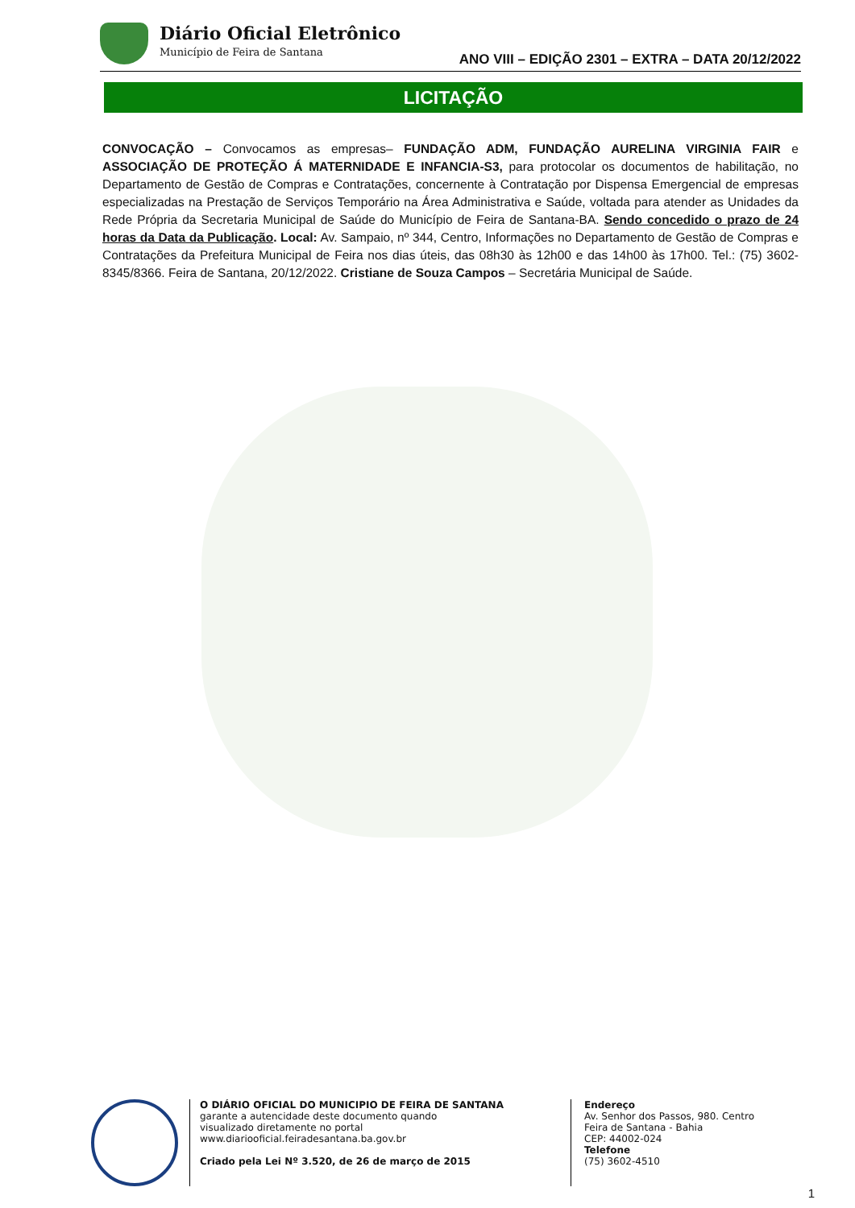Diário Oficial Eletrônico
Município de Feira de Santana
ANO VIII – EDIÇÃO 2301 – EXTRA – DATA 20/12/2022
LICITAÇÃO
CONVOCAÇÃO – Convocamos as empresas– FUNDAÇÃO ADM, FUNDAÇÃO AURELINA VIRGINIA FAIR e ASSOCIAÇÃO DE PROTEÇÃO Á MATERNIDADE E INFANCIA-S3, para protocolar os documentos de habilitação, no Departamento de Gestão de Compras e Contratações, concernente à Contratação por Dispensa Emergencial de empresas especializadas na Prestação de Serviços Temporário na Área Administrativa e Saúde, voltada para atender as Unidades da Rede Própria da Secretaria Municipal de Saúde do Município de Feira de Santana-BA. Sendo concedido o prazo de 24 horas da Data da Publicação. Local: Av. Sampaio, nº 344, Centro, Informações no Departamento de Gestão de Compras e Contratações da Prefeitura Municipal de Feira nos dias úteis, das 08h30 às 12h00 e das 14h00 às 17h00. Tel.: (75) 3602-8345/8366. Feira de Santana, 20/12/2022. Cristiane de Souza Campos – Secretária Municipal de Saúde.
O DIÁRIO OFICIAL DO MUNICIPIO DE FEIRA DE SANTANA
garante a autencidade deste documento quando
visualizado diretamente no portal
www.diariooficial.feiradesantana.ba.gov.br
Criado pela Lei Nº 3.520, de 26 de março de 2015
Endereço
Av. Senhor dos Passos, 980. Centro
Feira de Santana - Bahia
CEP: 44002-024
Telefone
(75) 3602-4510
1